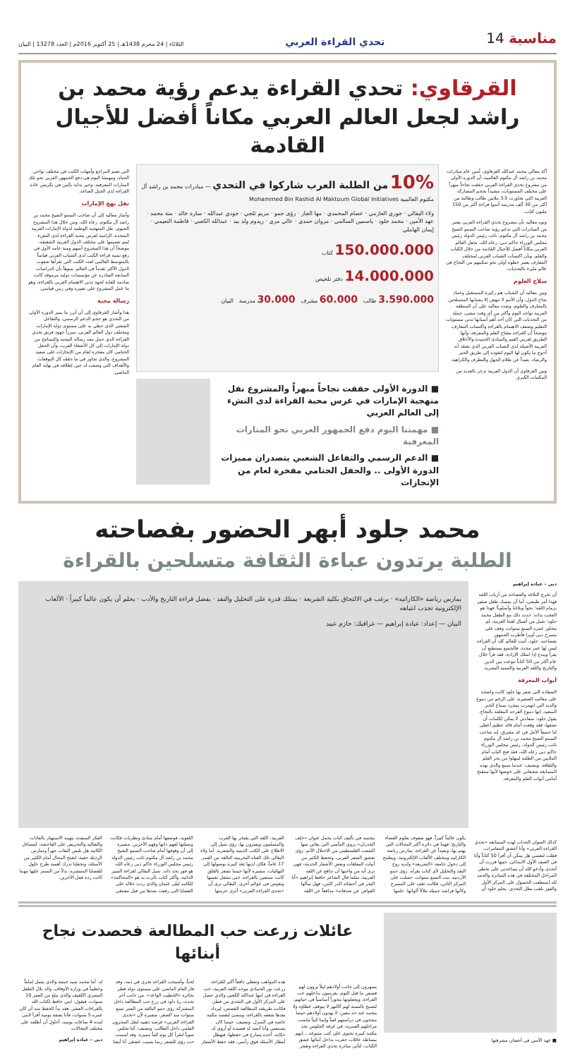مناسبة 14 تحدي القراءة العربي الثلاثاء | 24 محرم 1438هـ | 25 أكتوبر 2016م | العدد 13278 | البيان
القرقاوي: تحدي القراءة يدعم رؤية محمد بن راشد لجعل العالم العربي مكاناً أفضل للأجيال القادمة
أكد معالي محمد عبدالله القرقاوي، أمين عام مبادرات محمد بن راشد آل مكتوم العالمية، أن الدورة الأولى من مشروع تحدي القراءة العربي حققت نجاحاً مبهراً على مختلف المستويات، مشيداً بحجم المشاركة العربية التي تجاوزت 3.5 ملايين طالب وطالبة من أكثر من 30 ألف مدرسة أتموا قراءة أكثر من 150 مليون كتاب.
ونوه معاليه بأن مشروع تحدي القراءة العربي يعتبر من المبادرات التي تدعم رؤية صاحب السمو الشيخ محمد بن راشد آل مكتوم، نائب رئيس الدولة رئيس مجلس الوزراء حاكم دبي، رعاه الله، بجعل العالم العربي مكاناً أفضل للأجيال القادمة من خلال الكتاب والقلم، وبأن اكتساب الشباب العربي لمختلف المعارف يعتبر خطوة أولى نحو تمكينهم من النجاح في عالم مليء بالتحديات.
سلاح العلوم
وبين معاليه أن الشباب هم ركيزة المستقبل وعماد نجاح الدول، وأن الأمم لا تنهض إلا بشبابها المتسلحين بالمعارف والعلوم، وشدد معاليه على أن المنطقة العربية تواجه اليوم وأكثر من أي وقت مضى، جملة من التحديات التي كان أحد أهم أسبابها تدني مستويات التعليم وضعف الاهتمام بالقراءة واكتساب المعارف، موضحاً أن القراءة مفتاح العلم والمعرفة، وأنها الطريق لغرس القيم والمبادئ الحميدة والأخلاق العربية الأصيلة لدى الشباب العربي الذي نعتقد أنه أحوج ما يكون لها اليوم لتقوده إلى طريق الخير والرشاد، بعيداً عن ظلام الجهل والتطرف والكراهية.
وبين القرقاوي أن الدول العربية تزخر بالعديد من المكتبات الكبرى
10% من الطلبة العرب شاركوا في التحدي — مبادرات محمد بن راشد آل مكتوم العالمية Mohammed Bin Rashid Al Maktoum Global Initiatives
ولاء البقالي · جوري العازمي · عصام المحمدي · مها الجار · رؤى حمو · مريم ثلجي · جودي عبدالله · سارة خالد · منة محمد · عهد الأمين · محمد جلود · ياسمين السالمي · مروان حمدي · عالي مري · ريدوم ولد بيد · عبدالله الكعبي · فاطمة النعيمي · إيمان الهاملي
150.000.000 كتاب
14.000.000 دفتر تلخيص
3.590.000 طالب 60.000 مشرف 30.000 مدرسة البيان
■ الدورة الأولى حققت نجاحاً مبهراً والمشروع نقل منهجية الإمارات في غرس محبة القراءة لدى النشء إلى العالم العربي
■ مهمتنا اليوم دفع الجمهور العربي نحو المنارات المعرفية
■ الدعم الرسمي والتفاعل الشعبي يتصدران مميزات الدورة الأولى .. والحفل الختامي مفخرة لعام من الإنجازات
التي تضم المراجع وأمهات الكتب في مختلف نواحي الحياة، ومهمتنا اليوم هي دفع الجمهور العربي نحو تلك المنارات المعرفية، وخير بداية تكمن في تكريس عادة القراءة لدى الجيل الصاعد.
نقل نهج الإمارات
وأشار معاليه إلى أن صاحب السمو الشيخ محمد بن راشد آل مكتوم، رعاه الله، ومن خلال هذا المشروع الحيوي، نقل المنهجية الوطنية لدولة الإمارات العربية المتحدة، الرامية لغرس محبة القراءة لدى النشء، ليتم تعميمها على مختلف الدول العربية الشقيقة، موضحاً أن هذا المشروع أسهم ومنذ عامه الأول في رفع نسبة قراءة الكتب لدى الشباب العربي قياساً بالمتوسط العالمي لعدد الكتب التي تقرأها شعوب الدول الأكثر تقدماً في العالم. منوهاً بأن الدراسات السابقة الصادرة عن مؤسسات دولية مرموقة كانت صادمة للغاية لجهة تدني الاهتمام العربي بالقراءة، وهو ما عمل المشروع على تغييره وفي زمن قياسي.
رسالة محبة
هذا وأشار القرقاوي إلى أن أبرز ما يميز الدورة الأولى من التحدي هو حجم الدعم الرسمي، والتفاعل الشعبي الذي حظي به على مستوى دولة الإمارات ومختلف دول العالم العربي، مبرزاً جهود فريق تحدي القراءة الذي حمل معه رسالة المحبة والتسامح من دولة الإمارات إلى كل الأشقاء العرب، وأن الحفل الختامي كان مفخرة لعام من الإنجازات على صعيد المشروع، والذي تجاوز في ما حققه كل التوقعات والأهداف التي وضعت له حين إطلاقه في نهاية العام الماضي.
محمد جلود أبهر الحضور بفصاحته
الطلبة يرتدون عباءة الثقافة متسلحين بالقراءة
دبي – عبادة إبراهيم
أن تخرج البلاغة والفصاحة من أرباب اللغة فهذا أمر طبيعي، أما أن يمسك طفل صغير بزمام اللغة؛ نحواً وبلاغةً وأسلوباً؛ فهذا هو العجب بذاته؛ حدث ذلك مع الطفل محمد جلود؛ شبل من أشبال لغتنا العربية، لم يتجاوز عمره السبع سنوات، وقف على مسرح دبي أوبرا فأطرب الجمهور بفصاحته. جلود، أثبت للعالم كله أن القراءة ليس لها عمر محدد، فالجميع يستطيع أن يقرأ ويبدع إذا امتلك الإرادة، فقد قرأ خلال عام أكثر من 50 كتاباً تنوعت بين الدين والتاريخ واللغة العربية والتنمية البشرية.
أبواب المعرفة
السعادة التي شعر بها جلود كانت واضحة على معالمه الصغيرة، على الرغم من دموع والديه التي انهمرت بمجرد سماع الخبر السعيد، إنها دموع الفرحة المغلفة بالنجاح. يقول جلود: سعادتي لا يمكن لكلمات أن تصفها، فقد وقفت أمام قائد عظيم أعطى لنا جميعاً الأمل في غد مشرق، إنه صاحب السمو الشيخ محمد بن راشد آل مكتوم نائب رئيس الدولة، رئيس مجلس الوزراء حاكم دبي رعاه الله، فقد فتح الباب أمام الملايين من الطلبة لينهلوا من بحر العلم والثقافة. ويضيف: عندما سمع والدي بهذه المسابقة شجعاني على خوضها لأنها ستفتح أمامي أبواب العلم والمعرفة.
يمارس رياضة «الكاراتيه» · يرغب في الالتحاق بكلية الشريعة · يمتلك قدرة على التحليل والنقد · يفضل قراءة التاريخ والأدب · يحلم أن يكون عالماً كبيراً · الألعاب الإلكترونية تجذب انتباهه
البيان — إعداد: عبادة إبراهيم — غرافيك: حازم عبيد
كذلك العنوان الجذاب لهذه المسابقة «تحدي القراءة العربي» وأنا أعشق المغامرات، فقلت لنفسي هل يمكن أن أقرأ 50 كتاباً وأنا في الصف الأول الابتدائي، حينها قررت أن أتحدى وأدعو الله أن يساعدني على تخطي المراحل المختلفة في هذه المبادرة والحمد لله استطعت الحصول على المركز الأول والفوز بلقب بطل التحدي. يحلم جلود أن يكون عالماً كبيراً، فهو شغوف بعلوم الفضاء والتاريخ؛ فهما في دائرة أكثر المجالات التي يهتم بها، وبعيداً عن القراءة، يمارس رياضة الكاراتيه ومختلف الألعاب الإلكترونية، ويطمح إلى دخول جامعة «الشريعة» ولديه روح النقد والتحليل لأي كتاب يقرأه. رؤى حمو الأردنية، بنت التسع سنوات، حصلت على المركز الثاني، فكانت تقف على المسرح وكأنها فراشة جميلة تتلألأ ألوانها، حلمها يتجسد في تأليف كتاب يحمل عنوان «خلف الجدران» يروي المآسي التي يعاني منها الشعب الفلسطيني من الاحتلال الآثم. رؤى تعشق الشعر العربي، وتحفظ الكثير من أبيات المعلقات وبعض الأشعار الحديثة، فهي ترى أنه من واجبها أن تدافع عن اللغة العربية، مثلما قال الشاعر حافظ إبراهيم «أنا البحر في أحشائه الدر كامن، فهل سألوا الغواص عن صدفاته» مدافعاً عن اللغة العربية: اللغة التي يفتخر بها العرب والمسلمون ويعتزون بها. رؤى تميل إلى الاطلاع على الكتب الدينية والشعرية. أما ولاء البقالي تلك الفتاة البحرينية البالغة من العمر 17 عاماً، فكان لديها ثقة كبيرة بوصولها إلى النهائيات، مشيرة لأنها حينما تشعر بالقلق كانت تستعين بالقراءة، حتى تشغل نفسها وتغوص في عوالم أخرى. البقالي ترى أن «تحدي القراءة العربي» أثرى خزينتها اللغوية، فوضعها أمام مبادئ ونظريات فكانت وسيلتها لفهم ذاتها وفهم الآخرين. مشيرة إلى أن وقوفها أمام صاحب السمو الشيخ محمد بن راشد آل مكتوم نائب رئيس الدولة رئيس مجلس الوزراء حاكم دبي رعاه الله، هو فوز بحد ذاته. تميل البقالي لقراءة السير الذاتية، وأكثر كتاب تأثرت به هو «المحاكمة» للكاتبة ليلى عثمان والذي ردت خلاله على القضايا التي رفعت ضدها من قبل معتنقي الفكر المتشدد بتهمة الاستهتار بالعادات والتقاليد والتحريض على الفاحشة، لتتساءل الكاتبة هل نلبس النقاب جهراً ونمارس الرذيلة خفية، لتفتح المجال أمام الكثير من الأسئلة، وتجعلنا ندرك أهمية طرح حلول للقضايا المنتشرة، بدلاً من التستر عليها مهما كانت ردة فعل الآخرين.
■ عهد الأمين في أحضان مشرفتها
عائلات زرعت حب المطالعة فحصدت نجاح أبنائها
يسهرون إلى جانب أولادهم ليلاً يروون لهم قصص ما قبل النوم، يغرسون بداخلهم حب القراءة، ويجعلونها محوراً أساسياً في حياتهم، لتصبح بالنسبة لهم كالنهر لا يتوقف عطاؤه ولا يتجمد عند حد معين، لا يهدون أولادهم حينما ينجحون في دراستهم لعباً وإنما كتباً تناسب مراحلهم العمرية، في غرفة الجلوس تجد مكتبة كبيرة تحتوي على كتب متنوعة....إنهم ببساطة عائلات حفرت بداخل أبنائها عشق الكتاب، لتأتي مبادرة تحدي القراءة وتفجر هذه المواهب وتعطي دافعاً أكبر للقراءة. زرعت نور الحمادي موجه اللغة العربية، حب القراءة في ابنها عبدالله الكعبي والذي حصل على المركز الأول في التحدي من قطر، فكانت طريقته المطالعة القصص، ليزداد بعدها شغفه بالقراءة، وينشئ لنفسه مكتبة خاصة في المنزل. وتضيف: حينما كان يسمعني وأنا أنشد له قصيدة أو أروي له حكاية، أجده يسارع في حفظها، فيهطل أمطار الأسئلة فوق رأسي، فقد حفظ الأشعار لحناً، وأصبحت القراءة تجري في دمه، وقد فاز العام الماضي على مستوى دولة قطر بجائزة «الخطيب الواعد». من جانب آخر تحدث ربا داود في زرع حب المطالعة داخل المشتركة رؤى حمو البالغة من العمر تسع سنوات منذ الصغر، مشيرة لأن «تحدي القراءة العربي» فرصة ذهبية لنقل المحزون العلمي داخل الطالب. وتضيف: كنا نجلس سوياً لنقرأ كل يوم كتباً مميزة، وقد لمست حب رؤى للشعر ربما بسبب عشقي أنا أيضا له. أما محمد سيد جمعة والذي يعمل إماماً وخطيباً في وزارة الأوقاف، والد بلال الطفل المصري الكفيف والذي يبلغ من العمر 10 سنوات، فيقول: ابني حافظ لكتاب الله بالقراءات العشر، فقد بدأ الحفظ منذ أن كان عمره 5 سنوات، فأنا بصفة يومية أقرأ لابني لمدة 4 ساعات يومية، أحاول أن أطلعه على مختلف المجالات.
دبي – عبادة إبراهيم